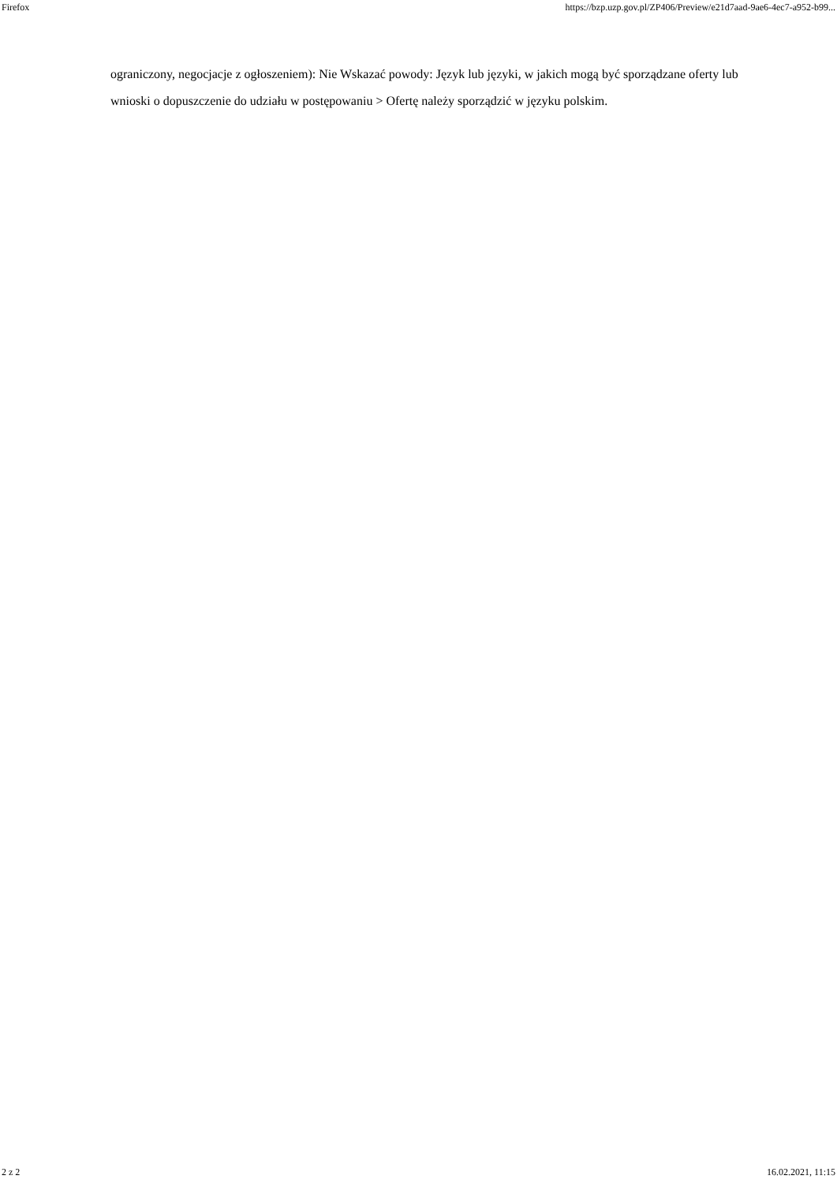Firefox https://bzp.uzp.gov.pl/ZP406/Preview/e21d7aad-9ae6-4ec7-a952-b99...
ograniczony, negocjacje z ogłoszeniem): Nie Wskazać powody: Język lub języki, w jakich mogą być sporządzane oferty lub wnioski o dopuszczenie do udziału w postępowaniu > Ofertę należy sporządzić w języku polskim.
2 z 2 16.02.2021, 11:15